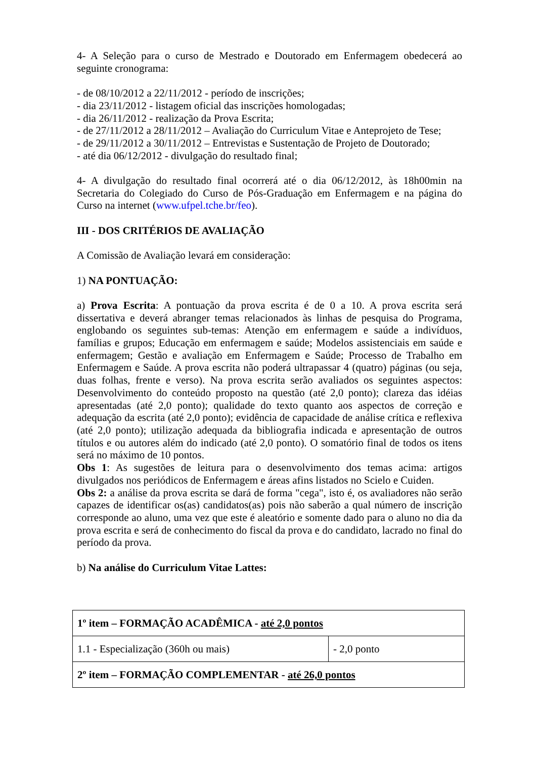4- A Seleção para o curso de Mestrado e Doutorado em Enfermagem obedecerá ao seguinte cronograma:
- de 08/10/2012 a 22/11/2012 - período de inscrições;
- dia 23/11/2012 - listagem oficial das inscrições homologadas;
- dia 26/11/2012 - realização da Prova Escrita;
- de 27/11/2012 a 28/11/2012 – Avaliação do Curriculum Vitae e Anteprojeto de Tese;
- de 29/11/2012 a 30/11/2012 – Entrevistas e Sustentação de Projeto de Doutorado;
- até dia 06/12/2012 - divulgação do resultado final;
4- A divulgação do resultado final ocorrerá até o dia 06/12/2012, às 18h00min na Secretaria do Colegiado do Curso de Pós-Graduação em Enfermagem e na página do Curso na internet (www.ufpel.tche.br/feo).
III - DOS CRITÉRIOS DE AVALIAÇÃO
A Comissão de Avaliação levará em consideração:
1) NA PONTUAÇÃO:
a) Prova Escrita: A pontuação da prova escrita é de 0 a 10. A prova escrita será dissertativa e deverá abranger temas relacionados às linhas de pesquisa do Programa, englobando os seguintes sub-temas: Atenção em enfermagem e saúde a indivíduos, famílias e grupos; Educação em enfermagem e saúde; Modelos assistenciais em saúde e enfermagem; Gestão e avaliação em Enfermagem e Saúde; Processo de Trabalho em Enfermagem e Saúde. A prova escrita não poderá ultrapassar 4 (quatro) páginas (ou seja, duas folhas, frente e verso). Na prova escrita serão avaliados os seguintes aspectos: Desenvolvimento do conteúdo proposto na questão (até 2,0 ponto); clareza das idéias apresentadas (até 2,0 ponto); qualidade do texto quanto aos aspectos de correção e adequação da escrita (até 2,0 ponto); evidência de capacidade de análise crítica e reflexiva (até 2,0 ponto); utilização adequada da bibliografia indicada e apresentação de outros títulos e ou autores além do indicado (até 2,0 ponto). O somatório final de todos os itens será no máximo de 10 pontos.
Obs 1: As sugestões de leitura para o desenvolvimento dos temas acima: artigos divulgados nos periódicos de Enfermagem e áreas afins listados no Scielo e Cuiden.
Obs 2: a análise da prova escrita se dará de forma "cega", isto é, os avaliadores não serão capazes de identificar os(as) candidatos(as) pois não saberão a qual número de inscrição corresponde ao aluno, uma vez que este é aleatório e somente dado para o aluno no dia da prova escrita e será de conhecimento do fiscal da prova e do candidato, lacrado no final do período da prova.
b) Na análise do Curriculum Vitae Lattes:
| 1º item – FORMAÇÃO ACADÊMICA - até 2,0 pontos | |
| 1.1 - Especialização (360h ou mais) | - 2,0 ponto |
| 2º item – FORMAÇÃO COMPLEMENTAR - até 26,0 pontos | |